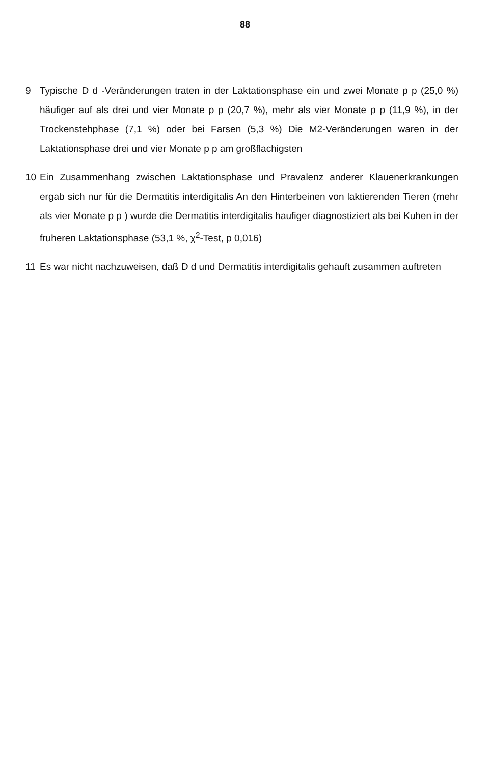88
9 Typische D d -Veränderungen traten in der Laktationsphase ein und zwei Monate p p (25,0 %) häufiger auf als drei und vier Monate p p (20,7 %), mehr als vier Monate p p (11,9 %), in der Trockenstehphase (7,1 %) oder bei Farsen (5,3 %) Die M2-Veränderungen waren in der Laktationsphase drei und vier Monate p p am großflachigsten
10 Ein Zusammenhang zwischen Laktationsphase und Pravalenz anderer Klauenerkrankungen ergab sich nur für die Dermatitis interdigitalis An den Hinterbeinen von laktierenden Tieren (mehr als vier Monate p p ) wurde die Dermatitis interdigitalis haufiger diagnostiziert als bei Kuhen in der fruheren Laktationsphase (53,1 %, χ<sup>2</sup>-Test, p 0,016)
11 Es war nicht nachzuweisen, daß D d und Dermatitis interdigitalis gehauft zusammen auftreten